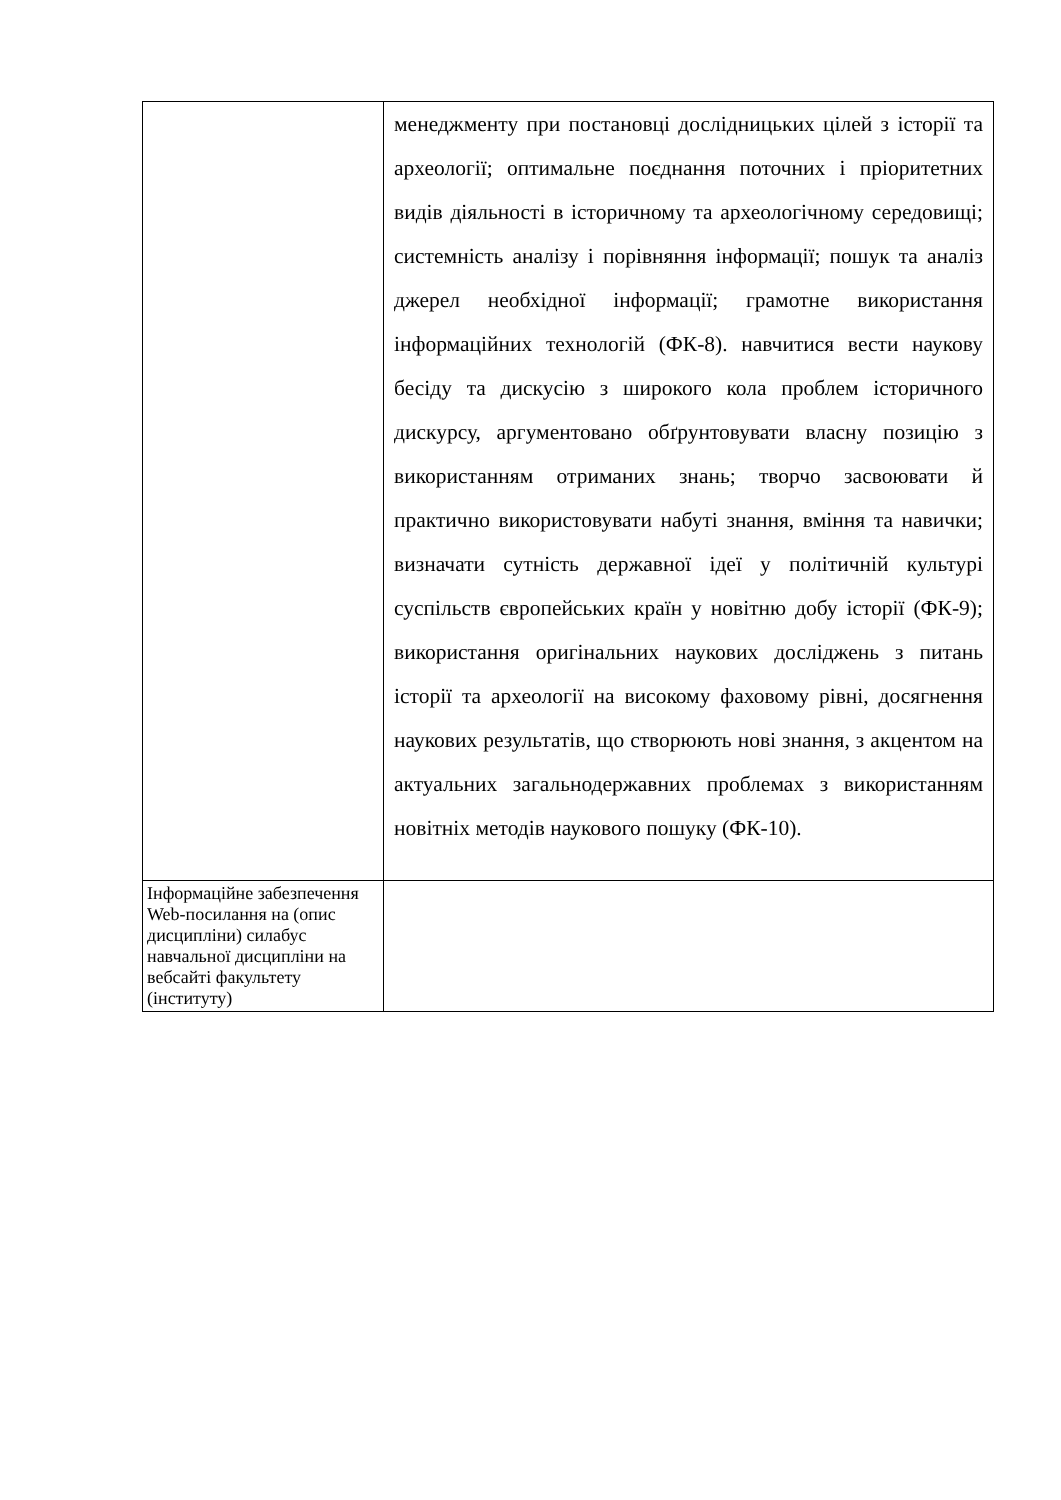| | менеджменту при постановці дослідницьких цілей з історії та археології; оптимальне поєднання поточних і пріоритетних видів діяльності в історичному та археологічному середовищі; системність аналізу і порівняння інформації; пошук та аналіз джерел необхідної інформації; грамотне використання інформаційних технологій (ФК-8). навчитися вести наукову бесіду та дискусію з широкого кола проблем історичного дискурсу, аргументовано обґрунтовувати власну позицію з використанням отриманих знань; творчо засвоювати й практично використовувати набуті знання, вміння та навички; визначати сутність державної ідеї у політичній культурі суспільств європейських країн у новітню добу історії (ФК-9); використання оригінальних наукових досліджень з питань історії та археології на високому фаховому рівні, досягнення наукових результатів, що створюють нові знання, з акцентом на актуальних загальнодержавних проблемах з використанням новітніх методів наукового пошуку (ФК-10). |
| Інформаційне забезпечення Web-посилання на (опис дисципліни) силабус навчальної дисципліни на вебсайті факультету (інституту) | |